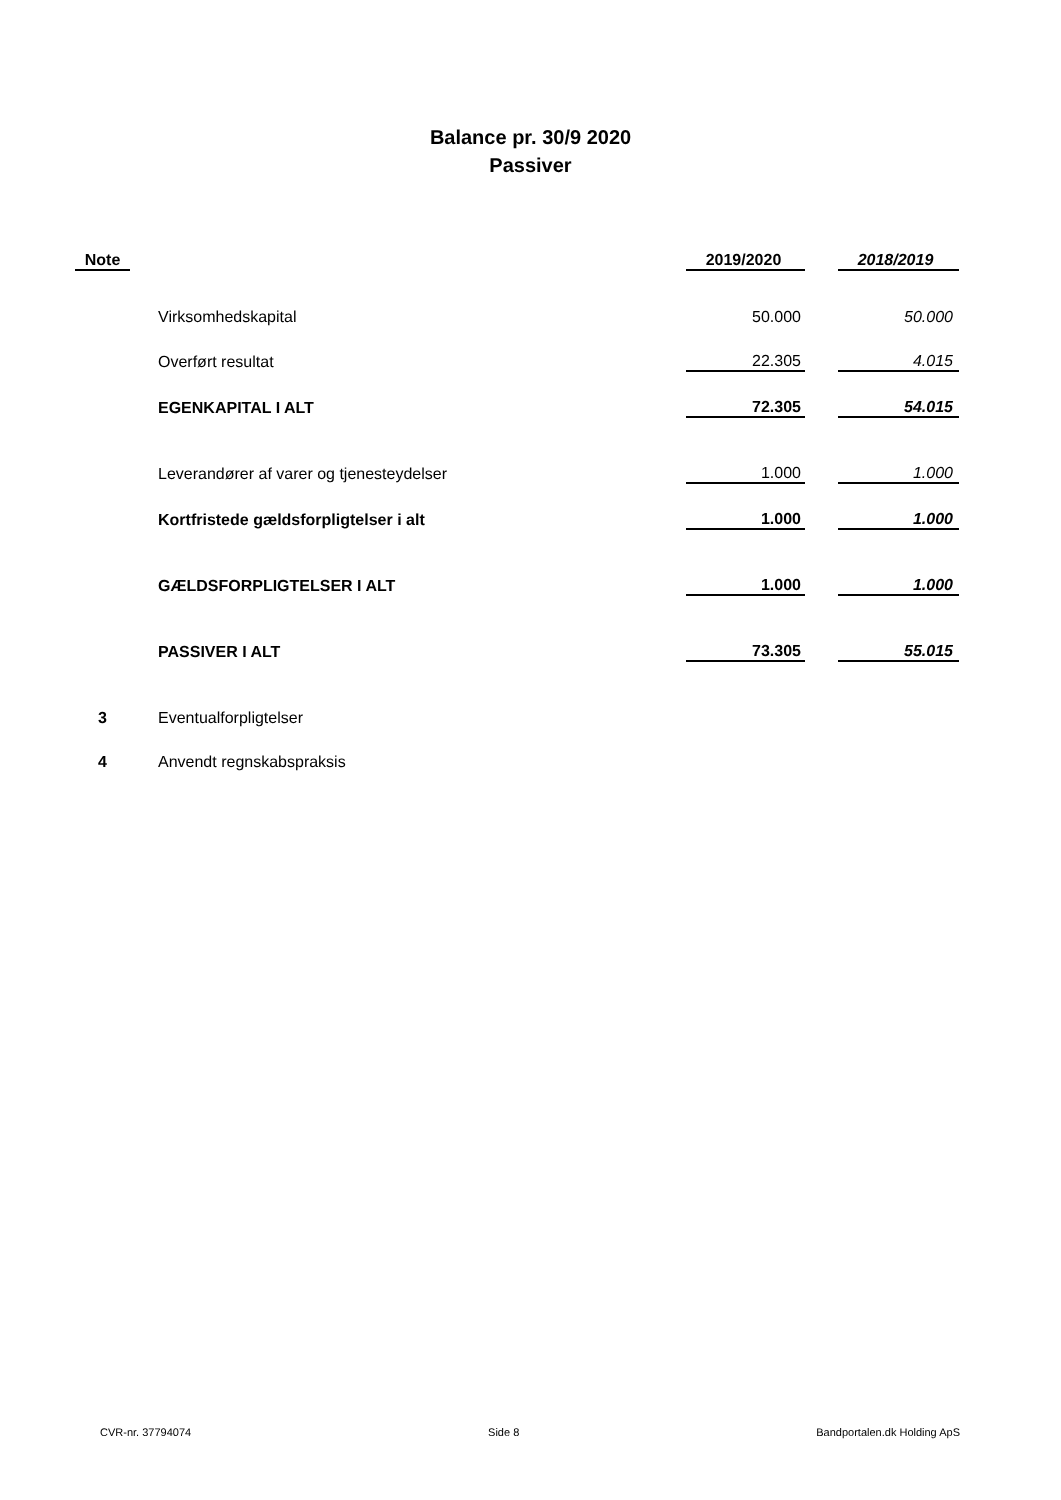Balance pr. 30/9 2020
Passiver
| Note | | 2019/2020 | | 2018/2019 |
| | Virksomhedskapital | 50.000 | | 50.000 |
| | Overført resultat | 22.305 | | 4.015 |
| | EGENKAPITAL I ALT | 72.305 | | 54.015 |
| | Leverandører af varer og tjenesteydelser | 1.000 | | 1.000 |
| | Kortfristede gældsforpligtelser i alt | 1.000 | | 1.000 |
| | GÆLDSFORPLIGTELSER I ALT | 1.000 | | 1.000 |
| | PASSIVER I ALT | 73.305 | | 55.015 |
| 3 | Eventualforpligtelser | | | |
| 4 | Anvendt regnskabspraksis | | | |
CVR-nr. 37794074 Side 8 Bandportalen.dk Holding ApS